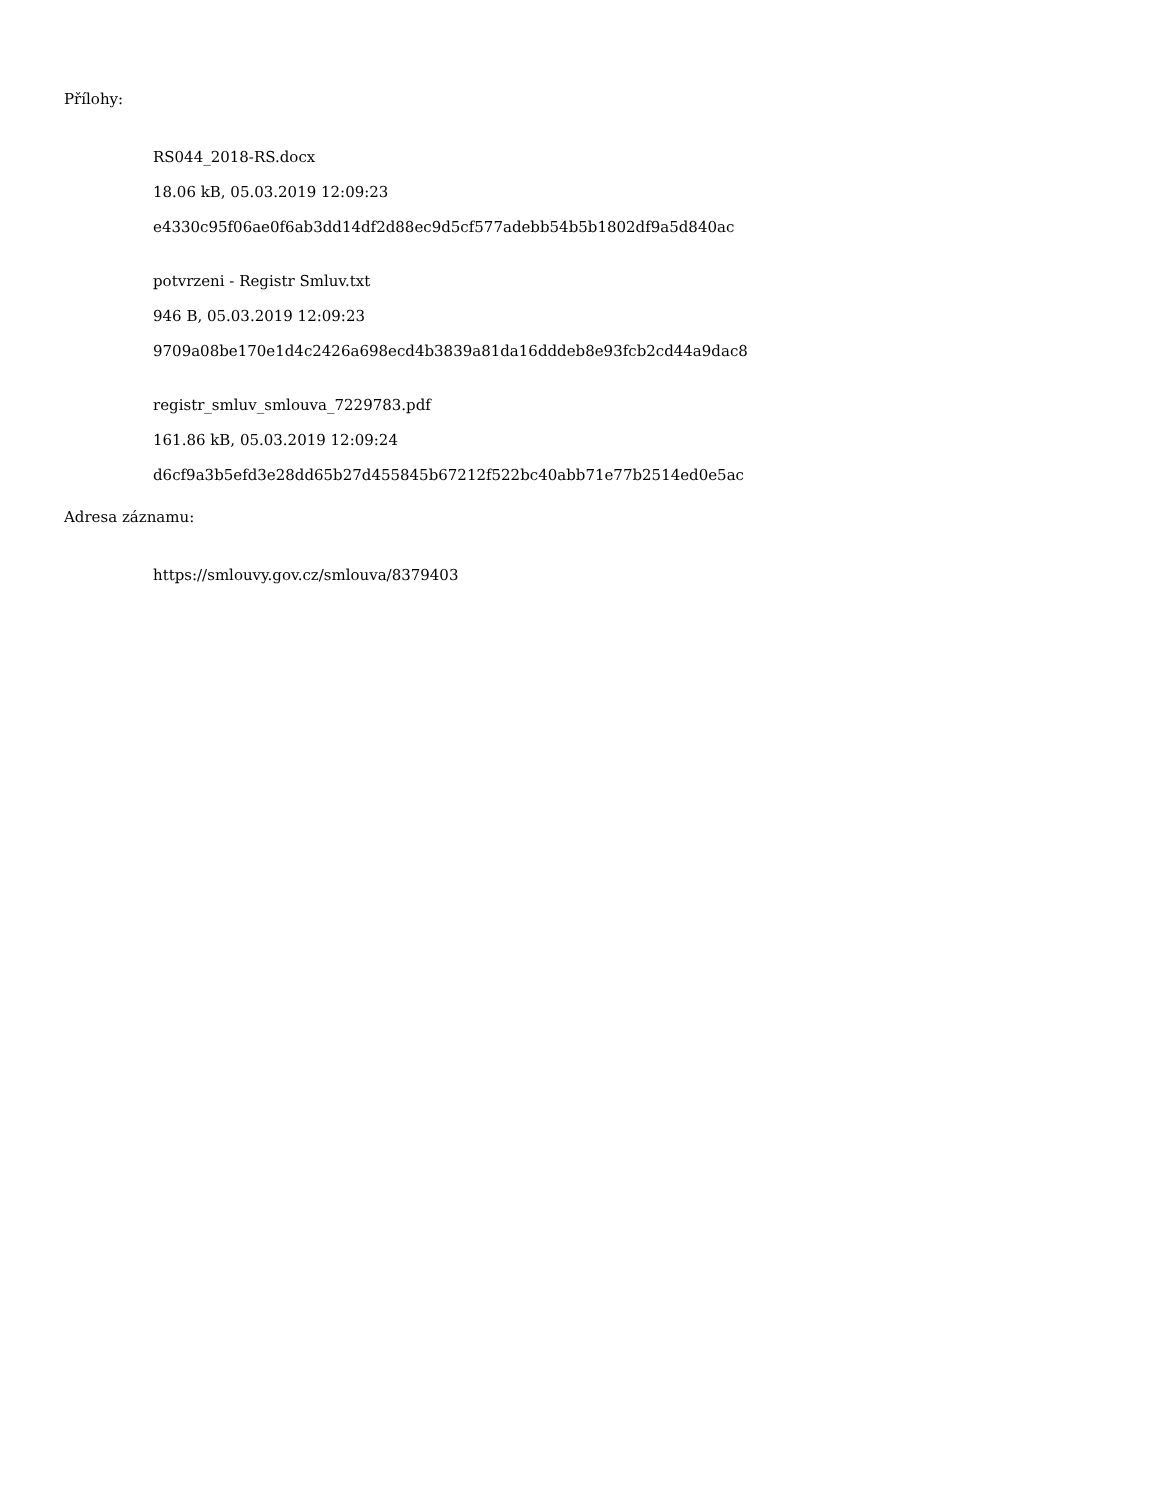Přílohy:
RS044_2018-RS.docx
18.06 kB, 05.03.2019 12:09:23
e4330c95f06ae0f6ab3dd14df2d88ec9d5cf577adebb54b5b1802df9a5d840ac
potvrzeni - Registr Smluv.txt
946 B, 05.03.2019 12:09:23
9709a08be170e1d4c2426a698ecd4b3839a81da16dddeb8e93fcb2cd44a9dac8
registr_smluv_smlouva_7229783.pdf
161.86 kB, 05.03.2019 12:09:24
d6cf9a3b5efd3e28dd65b27d455845b67212f522bc40abb71e77b2514ed0e5ac
Adresa záznamu:
https://smlouvy.gov.cz/smlouva/8379403